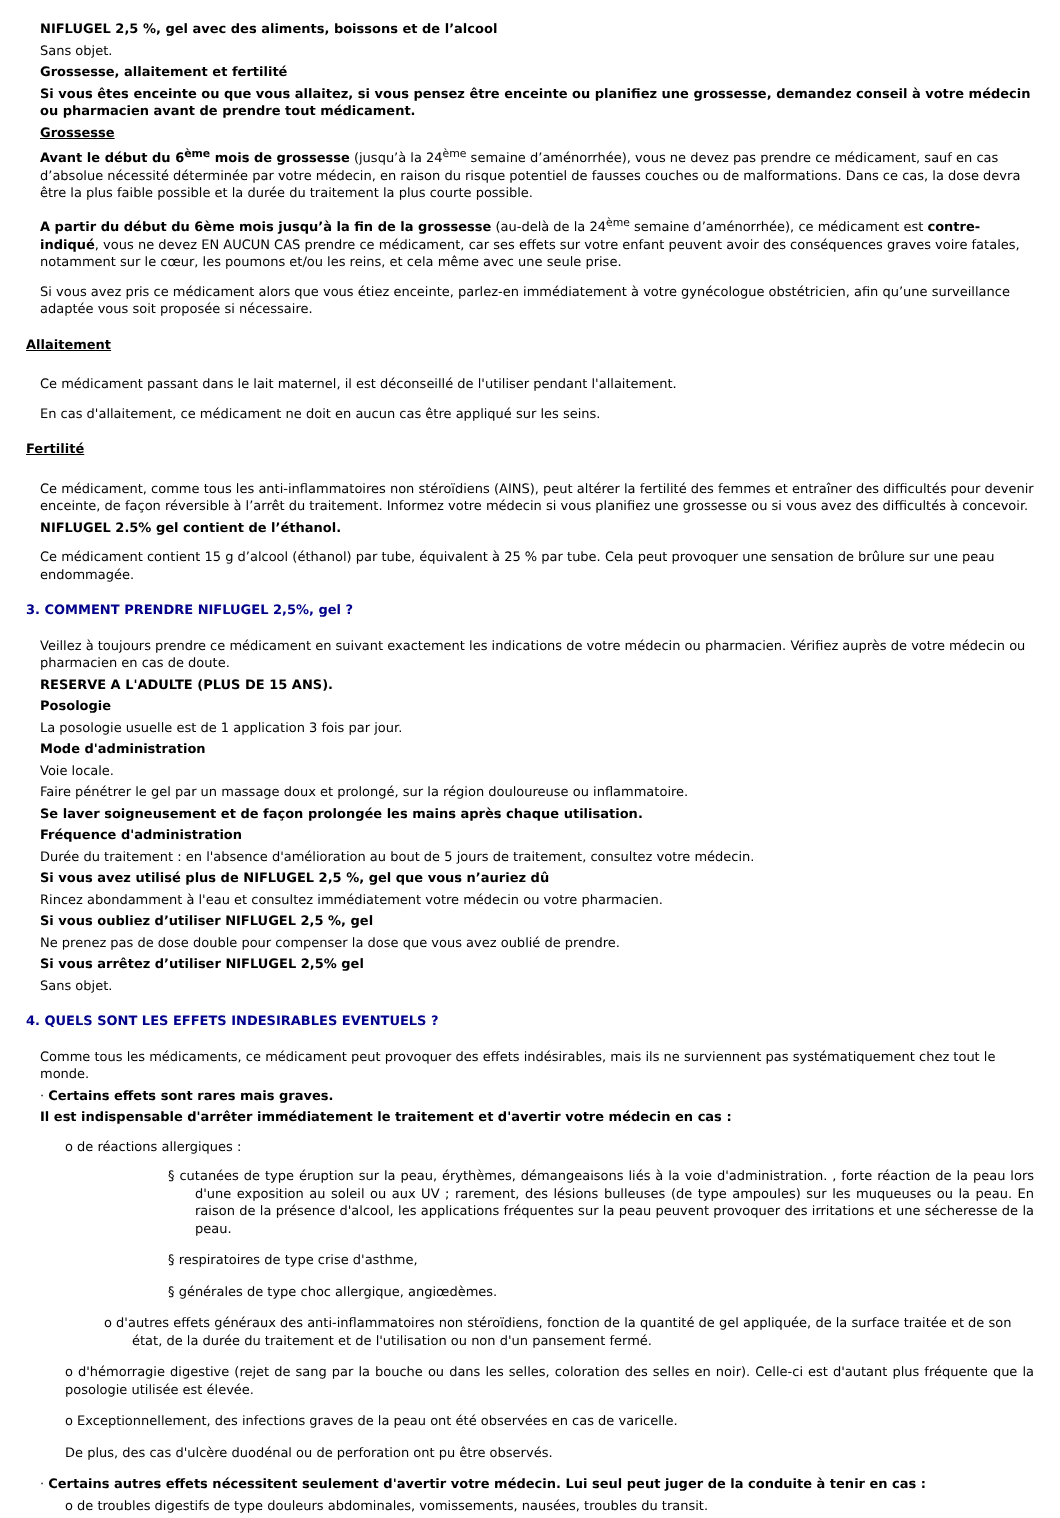NIFLUGEL 2,5 %, gel avec des aliments, boissons et de l’alcool
Sans objet.
Grossesse, allaitement et fertilité
Si vous êtes enceinte ou que vous allaitez, si vous pensez être enceinte ou planifiez une grossesse, demandez conseil à votre médecin ou pharmacien avant de prendre tout médicament.
Grossesse
Avant le début du 6<sup>ème</sup> mois de grossesse (jusqu’à la 24<sup>ème</sup> semaine d’aménorrhée), vous ne devez pas prendre ce médicament, sauf en cas d’absolue nécessité déterminée par votre médecin, en raison du risque potentiel de fausses couches ou de malformations. Dans ce cas, la dose devra être la plus faible possible et la durée du traitement la plus courte possible.
A partir du début du 6ème mois jusqu’à la fin de la grossesse (au-delà de la 24<sup>ème</sup> semaine d’aménorrhée), ce médicament est contre-indiqué, vous ne devez EN AUCUN CAS prendre ce médicament, car ses effets sur votre enfant peuvent avoir des conséquences graves voire fatales, notamment sur le cœur, les poumons et/ou les reins, et cela même avec une seule prise.
Si vous avez pris ce médicament alors que vous étiez enceinte, parlez-en immédiatement à votre gynécologue obstétricien, afin qu’une surveillance adaptée vous soit proposée si nécessaire.
Allaitement
Ce médicament passant dans le lait maternel, il est déconseillé de l'utiliser pendant l'allaitement.
En cas d'allaitement, ce médicament ne doit en aucun cas être appliqué sur les seins.
Fertilité
Ce médicament, comme tous les anti-inflammatoires non stéroïdiens (AINS), peut altérer la fertilité des femmes et entraîner des difficultés pour devenir enceinte, de façon réversible à l’arrêt du traitement. Informez votre médecin si vous planifiez une grossesse ou si vous avez des difficultés à concevoir.
NIFLUGEL 2.5% gel contient de l’éthanol.
Ce médicament contient 15 g d’alcool (éthanol) par tube, équivalent à 25 % par tube. Cela peut provoquer une sensation de brûlure sur une peau endommagée.
3. COMMENT PRENDRE NIFLUGEL 2,5%, gel ?
Veillez à toujours prendre ce médicament en suivant exactement les indications de votre médecin ou pharmacien. Vérifiez auprès de votre médecin ou pharmacien en cas de doute.
RESERVE A L'ADULTE (PLUS DE 15 ANS).
Posologie
La posologie usuelle est de 1 application 3 fois par jour.
Mode d'administration
Voie locale.
Faire pénétrer le gel par un massage doux et prolongé, sur la région douloureuse ou inflammatoire.
Se laver soigneusement et de façon prolongée les mains après chaque utilisation.
Fréquence d'administration
Durée du traitement : en l'absence d'amélioration au bout de 5 jours de traitement, consultez votre médecin.
Si vous avez utilisé plus de NIFLUGEL 2,5 %, gel que vous n’auriez dû
Rincez abondamment à l'eau et consultez immédiatement votre médecin ou votre pharmacien.
Si vous oubliez d’utiliser NIFLUGEL 2,5 %, gel
Ne prenez pas de dose double pour compenser la dose que vous avez oublié de prendre.
Si vous arrêtez d’utiliser NIFLUGEL 2,5% gel
Sans objet.
4. QUELS SONT LES EFFETS INDESIRABLES EVENTUELS ?
Comme tous les médicaments, ce médicament peut provoquer des effets indésirables, mais ils ne surviennent pas systématiquement chez tout le monde.
· Certains effets sont rares mais graves.
Il est indispensable d'arrêter immédiatement le traitement et d'avertir votre médecin en cas :
o de réactions allergiques :
§ cutanées de type éruption sur la peau, érythèmes, démangeaisons liés à la voie d'administration. , forte réaction de la peau lors d'une exposition au soleil ou aux UV ; rarement, des lésions bulleuses (de type ampoules) sur les muqueuses ou la peau. En raison de la présence d'alcool, les applications fréquentes sur la peau peuvent provoquer des irritations et une sécheresse de la peau.
§ respiratoires de type crise d'asthme,
§ générales de type choc allergique, angiœdèmes.
o d'autres effets généraux des anti-inflammatoires non stéroïdiens, fonction de la quantité de gel appliquée, de la surface traitée et de son état, de la durée du traitement et de l'utilisation ou non d'un pansement fermé.
o d'hémorragie digestive (rejet de sang par la bouche ou dans les selles, coloration des selles en noir). Celle-ci est d'autant plus fréquente que la posologie utilisée est élevée.
o Exceptionnellement, des infections graves de la peau ont été observées en cas de varicelle.
De plus, des cas d'ulcère duodénal ou de perforation ont pu être observés.
· Certains autres effets nécessitent seulement d'avertir votre médecin. Lui seul peut juger de la conduite à tenir en cas :
o de troubles digestifs de type douleurs abdominales, vomissements, nausées, troubles du transit.